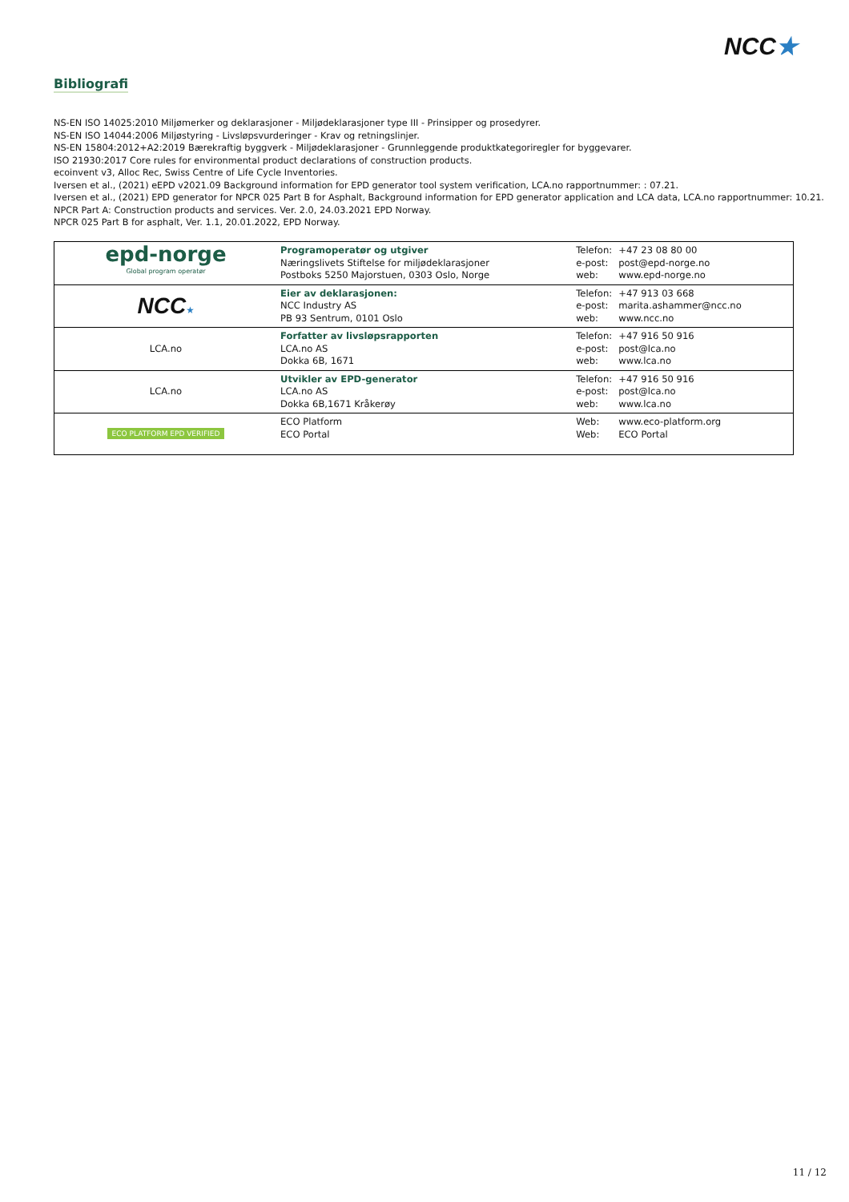NCC★
Bibliografi
NS-EN ISO 14025:2010 Miljømerker og deklarasjoner - Miljødeklarasjoner type III - Prinsipper og prosedyrer.
NS-EN ISO 14044:2006 Miljøstyring - Livsløpsvurderinger - Krav og retningslinjer.
NS-EN 15804:2012+A2:2019 Bærekraftig byggverk - Miljødeklarasjoner - Grunnleggende produktkategoriregler for byggevarer.
ISO 21930:2017 Core rules for environmental product declarations of construction products.
ecoinvent v3, Alloc Rec, Swiss Centre of Life Cycle Inventories.
Iversen et al., (2021) eEPD v2021.09 Background information for EPD generator tool system verification, LCA.no rapportnummer: : 07.21.
Iversen et al., (2021) EPD generator for NPCR 025 Part B for Asphalt, Background information for EPD generator application and LCA data, LCA.no rapportnummer: 10.21.
NPCR Part A: Construction products and services. Ver. 2.0, 24.03.2021 EPD Norway.
NPCR 025 Part B for asphalt, Ver. 1.1, 20.01.2022, EPD Norway.
| epd-norge Global program operatør | Programoperatør og utgiver Næringslivets Stiftelse for miljødeklarasjoner Postboks 5250 Majorstuen, 0303 Oslo, Norge | Telefon: e-post: web: | +47 23 08 80 00 post@epd-norge.no www.epd-norge.no |
| NCC ★ | Eier av deklarasjonen: NCC Industry AS PB 93 Sentrum, 0101 Oslo | Telefon: e-post: web: | +47 913 03 668 marita.ashammer@ncc.no www.ncc.no |
| LCA.no | Forfatter av livsløpsrapporten LCA.no AS Dokka 6B, 1671 | Telefon: e-post: web: | +47 916 50 916 post@lca.no www.lca.no |
| LCA.no | Utvikler av EPD-generator LCA.no AS Dokka 6B,1671 Kråkerøy | Telefon: e-post: web: | +47 916 50 916 post@lca.no www.lca.no |
| ECO PLATFORM EPD VERIFIED | ECO Platform ECO Portal | Web: Web: | www.eco-platform.org ECO Portal |
11 / 12